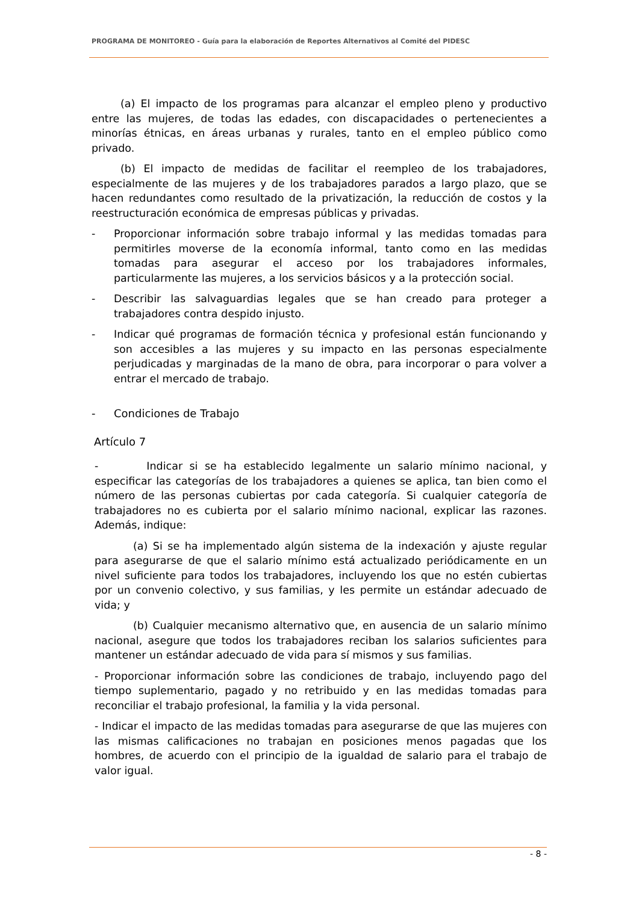PROGRAMA DE MONITOREO - Guía para la elaboración de Reportes Alternativos al Comité del PIDESC
(a) El impacto de los programas para alcanzar el empleo pleno y productivo entre las mujeres, de todas las edades, con discapacidades o pertenecientes a minorías étnicas, en áreas urbanas y rurales, tanto en el empleo público como privado.
(b) El impacto de medidas de facilitar el reempleo de los trabajadores, especialmente de las mujeres y de los trabajadores parados a largo plazo, que se hacen redundantes como resultado de la privatización, la reducción de costos y la reestructuración económica de empresas públicas y privadas.
- Proporcionar información sobre trabajo informal y las medidas tomadas para permitirles moverse de la economía informal, tanto como en las medidas tomadas para asegurar el acceso por los trabajadores informales, particularmente las mujeres, a los servicios básicos y a la protección social.
- Describir las salvaguardias legales que se han creado para proteger a trabajadores contra despido injusto.
- Indicar qué programas de formación técnica y profesional están funcionando y son accesibles a las mujeres y su impacto en las personas especialmente perjudicadas y marginadas de la mano de obra, para incorporar o para volver a entrar el mercado de trabajo.
- Condiciones de Trabajo
Artículo 7
- Indicar si se ha establecido legalmente un salario mínimo nacional, y especificar las categorías de los trabajadores a quienes se aplica, tan bien como el número de las personas cubiertas por cada categoría. Si cualquier categoría de trabajadores no es cubierta por el salario mínimo nacional, explicar las razones. Además, indique:
(a) Si se ha implementado algún sistema de la indexación y ajuste regular para asegurarse de que el salario mínimo está actualizado periódicamente en un nivel suficiente para todos los trabajadores, incluyendo los que no estén cubiertas por un convenio colectivo, y sus familias, y les permite un estándar adecuado de vida; y
(b) Cualquier mecanismo alternativo que, en ausencia de un salario mínimo nacional, asegure que todos los trabajadores reciban los salarios suficientes para mantener un estándar adecuado de vida para sí mismos y sus familias.
- Proporcionar información sobre las condiciones de trabajo, incluyendo pago del tiempo suplementario, pagado y no retribuido y en las medidas tomadas para reconciliar el trabajo profesional, la familia y la vida personal.
- Indicar el impacto de las medidas tomadas para asegurarse de que las mujeres con las mismas calificaciones no trabajan en posiciones menos pagadas que los hombres, de acuerdo con el principio de la igualdad de salario para el trabajo de valor igual.
- 8 -